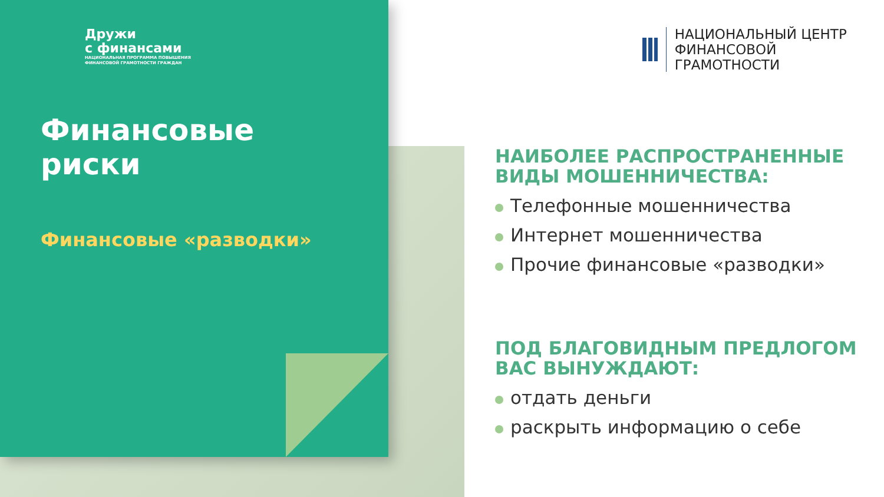Дружи
с финансами
НАЦИОНАЛЬНАЯ ПРОГРАММА ПОВЫШЕНИЯ
ФИНАНСОВОЙ ГРАМОТНОСТИ ГРАЖДАН
Финансовые риски
Финансовые «разводки»
НАЦИОНАЛЬНЫЙ ЦЕНТР
ФИНАНСОВОЙ ГРАМОТНОСТИ
НАИБОЛЕЕ РАСПРОСТРАНЕННЫЕ ВИДЫ МОШЕННИЧЕСТВА:
Телефонные мошенничества
Интернет мошенничества
Прочие финансовые «разводки»
ПОД БЛАГОВИДНЫМ ПРЕДЛОГОМ ВАС ВЫНУЖДАЮТ:
отдать деньги
раскрыть информацию о себе